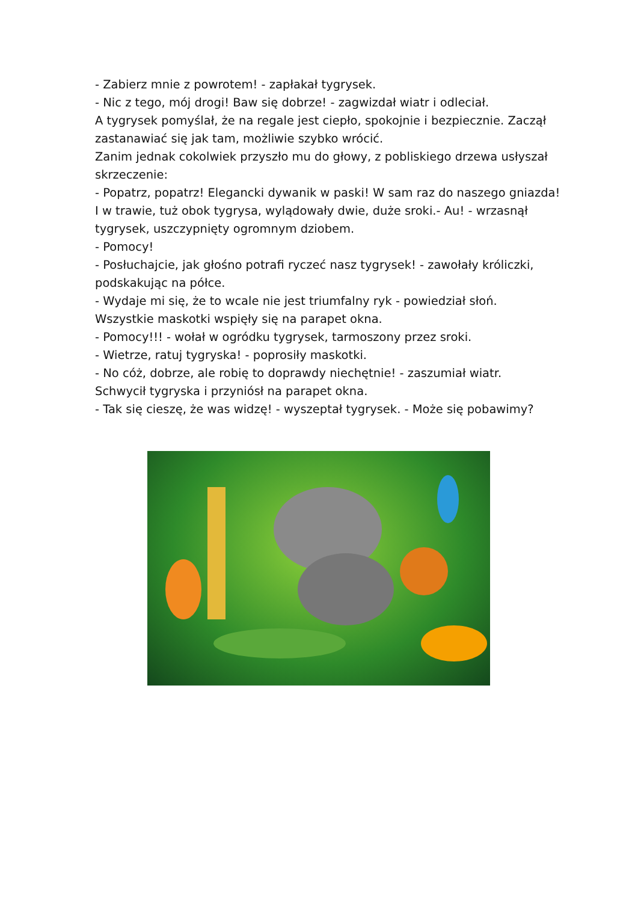- Zabierz mnie z powrotem! - zapłakał tygrysek.
- Nic z tego, mój drogi! Baw się dobrze! - zagwizdał wiatr i odleciał.
A tygrysek pomyślał, że na regale jest ciepło, spokojnie i bezpiecznie. Zaczął zastanawiać się jak tam, możliwie szybko wrócić.
Zanim jednak cokolwiek przyszło mu do głowy, z pobliskiego drzewa usłyszał skrzeczenie:
- Popatrz, popatrz! Elegancki dywanik w paski! W sam raz do naszego gniazda!
I w trawie, tuż obok tygrysa, wylądowały dwie, duże sroki.- Au! - wrzasnął tygrysek, uszczypnięty ogromnym dziobem.
- Pomocy!
- Posłuchajcie, jak głośno potrafi ryczeć nasz tygrysek! - zawołały króliczki, podskakując na półce.
- Wydaje mi się, że to wcale nie jest triumfalny ryk - powiedział słoń.
Wszystkie maskotki wspięły się na parapet okna.
- Pomocy!!! - wołał w ogródku tygrysek, tarmoszony przez sroki.
- Wietrze, ratuj tygryska! - poprosiły maskotki.
- No cóż, dobrze, ale robię to doprawdy niechętnie! - zaszumiał wiatr.
Schwycił tygryska i przyniósł na parapet okna.
- Tak się cieszę, że was widzę! - wyszeptał tygrysek. - Może się pobawimy?